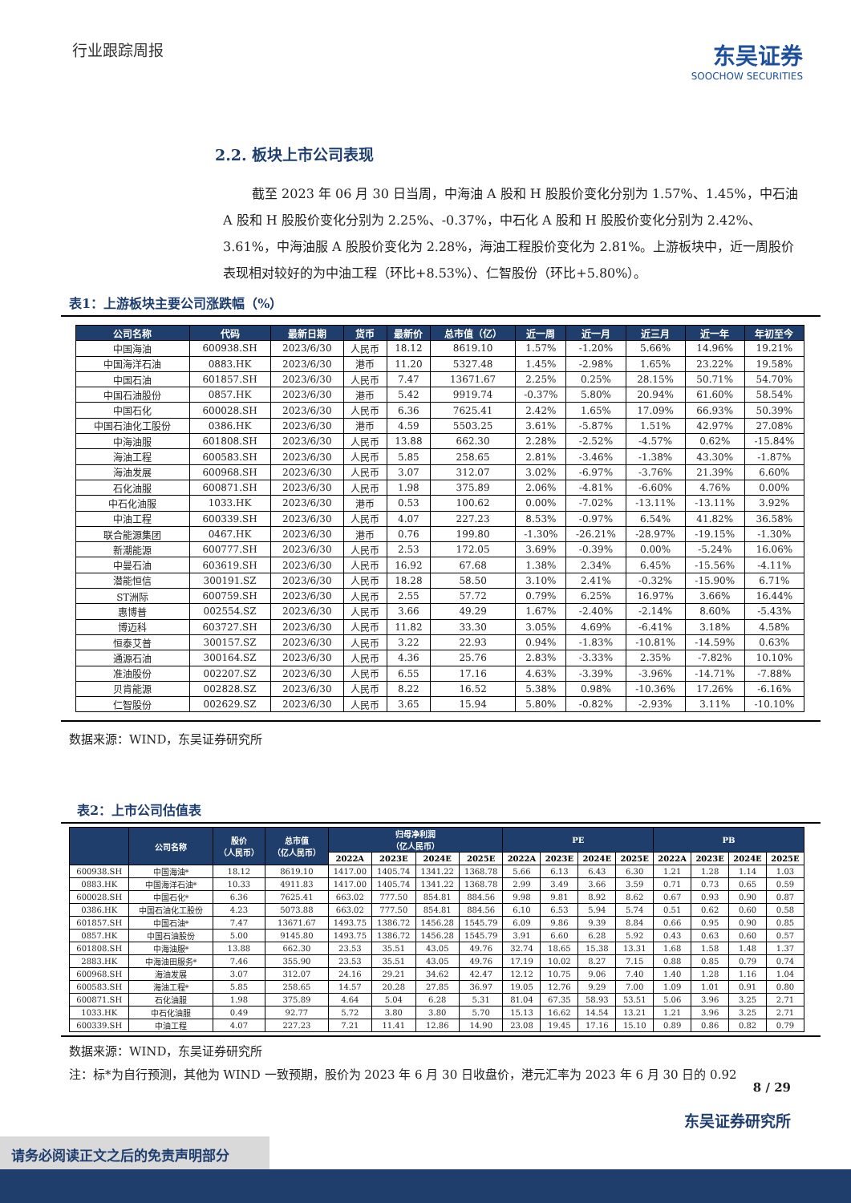行业跟踪周报
东吴证券
SOOCHOW SECURITIES
2.2. 板块上市公司表现
截至 2023 年 06 月 30 日当周，中海油 A 股和 H 股股价变化分别为 1.57%、1.45%，中石油 A 股和 H 股股价变化分别为 2.25%、-0.37%，中石化 A 股和 H 股股价变化分别为 2.42%、3.61%，中海油服 A 股股价变化为 2.28%，海油工程股价变化为 2.81%。上游板块中，近一周股价表现相对较好的为中油工程（环比+8.53%）、仁智股份（环比+5.80%）。
表1：上游板块主要公司涨跌幅（%）
| 公司名称 | 代码 | 最新日期 | 货币 | 最新价 | 总市值（亿） | 近一周 | 近一月 | 近三月 | 近一年 | 年初至今 |
| --- | --- | --- | --- | --- | --- | --- | --- | --- | --- | --- |
| 中国海油 | 600938.SH | 2023/6/30 | 人民币 | 18.12 | 8619.10 | 1.57% | -1.20% | 5.66% | 14.96% | 19.21% |
| 中国海洋石油 | 0883.HK | 2023/6/30 | 港币 | 11.20 | 5327.48 | 1.45% | -2.98% | 1.65% | 23.22% | 19.58% |
| 中国石油 | 601857.SH | 2023/6/30 | 人民币 | 7.47 | 13671.67 | 2.25% | 0.25% | 28.15% | 50.71% | 54.70% |
| 中国石油股份 | 0857.HK | 2023/6/30 | 港币 | 5.42 | 9919.74 | -0.37% | 5.80% | 20.94% | 61.60% | 58.54% |
| 中国石化 | 600028.SH | 2023/6/30 | 人民币 | 6.36 | 7625.41 | 2.42% | 1.65% | 17.09% | 66.93% | 50.39% |
| 中国石油化工股份 | 0386.HK | 2023/6/30 | 港币 | 4.59 | 5503.25 | 3.61% | -5.87% | 1.51% | 42.97% | 27.08% |
| 中海油服 | 601808.SH | 2023/6/30 | 人民币 | 13.88 | 662.30 | 2.28% | -2.52% | -4.57% | 0.62% | -15.84% |
| 海油工程 | 600583.SH | 2023/6/30 | 人民币 | 5.85 | 258.65 | 2.81% | -3.46% | -1.38% | 43.30% | -1.87% |
| 海油发展 | 600968.SH | 2023/6/30 | 人民币 | 3.07 | 312.07 | 3.02% | -6.97% | -3.76% | 21.39% | 6.60% |
| 石化油服 | 600871.SH | 2023/6/30 | 人民币 | 1.98 | 375.89 | 2.06% | -4.81% | -6.60% | 4.76% | 0.00% |
| 中石化油服 | 1033.HK | 2023/6/30 | 港币 | 0.53 | 100.62 | 0.00% | -7.02% | -13.11% | -13.11% | 3.92% |
| 中油工程 | 600339.SH | 2023/6/30 | 人民币 | 4.07 | 227.23 | 8.53% | -0.97% | 6.54% | 41.82% | 36.58% |
| 联合能源集团 | 0467.HK | 2023/6/30 | 港币 | 0.76 | 199.80 | -1.30% | -26.21% | -28.97% | -19.15% | -1.30% |
| 新潮能源 | 600777.SH | 2023/6/30 | 人民币 | 2.53 | 172.05 | 3.69% | -0.39% | 0.00% | -5.24% | 16.06% |
| 中曼石油 | 603619.SH | 2023/6/30 | 人民币 | 16.92 | 67.68 | 1.38% | 2.34% | 6.45% | -15.56% | -4.11% |
| 潜能恒信 | 300191.SZ | 2023/6/30 | 人民币 | 18.28 | 58.50 | 3.10% | 2.41% | -0.32% | -15.90% | 6.71% |
| ST洲际 | 600759.SH | 2023/6/30 | 人民币 | 2.55 | 57.72 | 0.79% | 6.25% | 16.97% | 3.66% | 16.44% |
| 惠博普 | 002554.SZ | 2023/6/30 | 人民币 | 3.66 | 49.29 | 1.67% | -2.40% | -2.14% | 8.60% | -5.43% |
| 博迈科 | 603727.SH | 2023/6/30 | 人民币 | 11.82 | 33.30 | 3.05% | 4.69% | -6.41% | 3.18% | 4.58% |
| 恒泰艾普 | 300157.SZ | 2023/6/30 | 人民币 | 3.22 | 22.93 | 0.94% | -1.83% | -10.81% | -14.59% | 0.63% |
| 通源石油 | 300164.SZ | 2023/6/30 | 人民币 | 4.36 | 25.76 | 2.83% | -3.33% | 2.35% | -7.82% | 10.10% |
| 准油股份 | 002207.SZ | 2023/6/30 | 人民币 | 6.55 | 17.16 | 4.63% | -3.39% | -3.96% | -14.71% | -7.88% |
| 贝肯能源 | 002828.SZ | 2023/6/30 | 人民币 | 8.22 | 16.52 | 5.38% | 0.98% | -10.36% | 17.26% | -6.16% |
| 仁智股份 | 002629.SZ | 2023/6/30 | 人民币 | 3.65 | 15.94 | 5.80% | -0.82% | -2.93% | 3.11% | -10.10% |
数据来源：WIND，东吴证券研究所
表2：上市公司估值表
| | 公司名称 | 股价 （人民币） | 总市值 （亿人民币） | 归母净利润 （亿人民币） | | | | PE | | | | PB | | | |
| --- | --- | --- | --- | --- | --- | --- | --- | --- | --- | --- | --- | --- | --- | --- | --- |
| | | | | 2022A | 2023E | 2024E | 2025E | 2022A | 2023E | 2024E | 2025E | 2022A | 2023E | 2024E | 2025E |
| 600938.SH | 中国海油* | 18.12 | 8619.10 | 1417.00 | 1405.74 | 1341.22 | 1368.78 | 5.66 | 6.13 | 6.43 | 6.30 | 1.21 | 1.28 | 1.14 | 1.03 |
| 0883.HK | 中国海洋石油* | 10.33 | 4911.83 | 1417.00 | 1405.74 | 1341.22 | 1368.78 | 2.99 | 3.49 | 3.66 | 3.59 | 0.71 | 0.73 | 0.65 | 0.59 |
| 600028.SH | 中国石化* | 6.36 | 7625.41 | 663.02 | 777.50 | 854.81 | 884.56 | 9.98 | 9.81 | 8.92 | 8.62 | 0.67 | 0.93 | 0.90 | 0.87 |
| 0386.HK | 中国石油化工股份 | 4.23 | 5073.88 | 663.02 | 777.50 | 854.81 | 884.56 | 6.10 | 6.53 | 5.94 | 5.74 | 0.51 | 0.62 | 0.60 | 0.58 |
| 601857.SH | 中国石油* | 7.47 | 13671.67 | 1493.75 | 1386.72 | 1456.28 | 1545.79 | 6.09 | 9.86 | 9.39 | 8.84 | 0.66 | 0.95 | 0.90 | 0.85 |
| 0857.HK | 中国石油股份 | 5.00 | 9145.80 | 1493.75 | 1386.72 | 1456.28 | 1545.79 | 3.91 | 6.60 | 6.28 | 5.92 | 0.43 | 0.63 | 0.60 | 0.57 |
| 601808.SH | 中海油服* | 13.88 | 662.30 | 23.53 | 35.51 | 43.05 | 49.76 | 32.74 | 18.65 | 15.38 | 13.31 | 1.68 | 1.58 | 1.48 | 1.37 |
| 2883.HK | 中海油田服务* | 7.46 | 355.90 | 23.53 | 35.51 | 43.05 | 49.76 | 17.19 | 10.02 | 8.27 | 7.15 | 0.88 | 0.85 | 0.79 | 0.74 |
| 600968.SH | 海油发展 | 3.07 | 312.07 | 24.16 | 29.21 | 34.62 | 42.47 | 12.12 | 10.75 | 9.06 | 7.40 | 1.40 | 1.28 | 1.16 | 1.04 |
| 600583.SH | 海油工程* | 5.85 | 258.65 | 14.57 | 20.28 | 27.85 | 36.97 | 19.05 | 12.76 | 9.29 | 7.00 | 1.09 | 1.01 | 0.91 | 0.80 |
| 600871.SH | 石化油服 | 1.98 | 375.89 | 4.64 | 5.04 | 6.28 | 5.31 | 81.04 | 67.35 | 58.93 | 53.51 | 5.06 | 3.96 | 3.25 | 2.71 |
| 1033.HK | 中石化油服 | 0.49 | 92.77 | 5.72 | 3.80 | 3.80 | 5.70 | 15.13 | 16.62 | 14.54 | 13.21 | 1.21 | 3.96 | 3.25 | 2.71 |
| 600339.SH | 中油工程 | 4.07 | 227.23 | 7.21 | 11.41 | 12.86 | 14.90 | 23.08 | 19.45 | 17.16 | 15.10 | 0.89 | 0.86 | 0.82 | 0.79 |
数据来源：WIND，东吴证券研究所
注：标*为自行预测，其他为 WIND 一致预期，股价为 2023 年 6 月 30 日收盘价，港元汇率为 2023 年 6 月 30 日的 0.92
8 / 29
东吴证券研究所
请务必阅读正文之后的免责声明部分